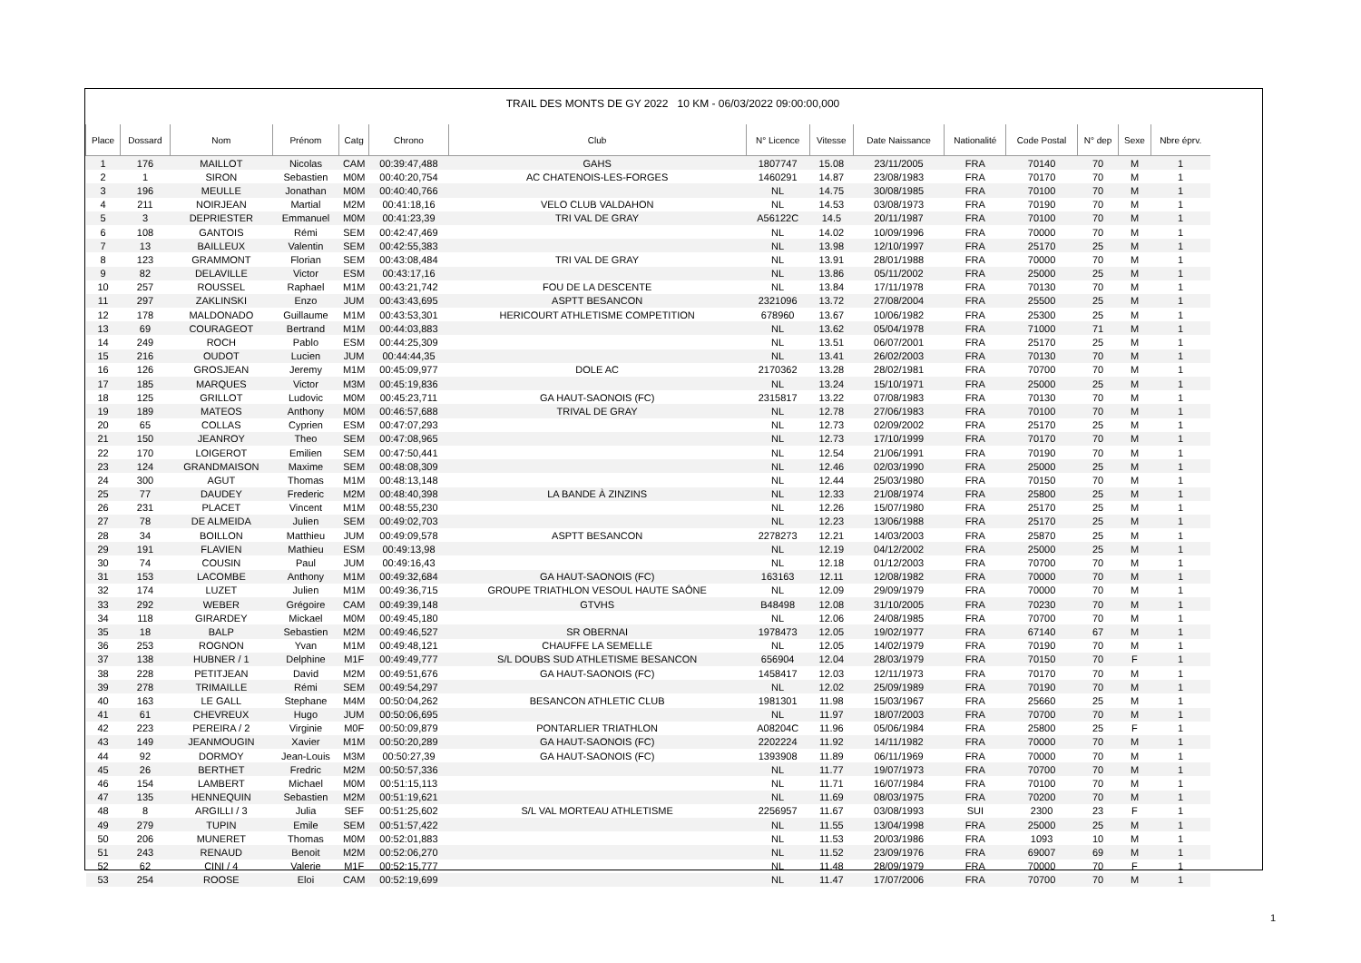TRAIL DES MONTS DE GY 2022 10 KM - 06/03/2022 09:00:00,000
| Place | Dossard | Nom | Prénom | Catg | Chrono | Club | N° Licence | Vitesse | Date Naissance | Nationalité | Code Postal | N° dep | Sexe | Nbre éprv. |
| --- | --- | --- | --- | --- | --- | --- | --- | --- | --- | --- | --- | --- | --- | --- |
| 1 | 176 | MAILLOT | Nicolas | CAM | 00:39:47,488 | GAHS | 1807747 | 15.08 | 23/11/2005 | FRA | 70140 | 70 | M | 1 |
| 2 | 1 | SIRON | Sebastien | M0M | 00:40:20,754 | AC CHATENOIS-LES-FORGES | 1460291 | 14.87 | 23/08/1983 | FRA | 70170 | 70 | M | 1 |
| 3 | 196 | MEULLE | Jonathan | M0M | 00:40:40,766 | | NL | 14.75 | 30/08/1985 | FRA | 70100 | 70 | M | 1 |
| 4 | 211 | NOIRJEAN | Martial | M2M | 00:41:18,16 | VELO CLUB VALDAHON | NL | 14.53 | 03/08/1973 | FRA | 70190 | 70 | M | 1 |
| 5 | 3 | DEPRIESTER | Emmanuel | M0M | 00:41:23,39 | TRI VAL DE GRAY | A56122C | 14.5 | 20/11/1987 | FRA | 70100 | 70 | M | 1 |
| 6 | 108 | GANTOIS | Rémi | SEM | 00:42:47,469 | | NL | 14.02 | 10/09/1996 | FRA | 70000 | 70 | M | 1 |
| 7 | 13 | BAILLEUX | Valentin | SEM | 00:42:55,383 | | NL | 13.98 | 12/10/1997 | FRA | 25170 | 25 | M | 1 |
| 8 | 123 | GRAMMONT | Florian | SEM | 00:43:08,484 | TRI VAL DE GRAY | NL | 13.91 | 28/01/1988 | FRA | 70000 | 70 | M | 1 |
| 9 | 82 | DELAVILLE | Victor | ESM | 00:43:17,16 | | NL | 13.86 | 05/11/2002 | FRA | 25000 | 25 | M | 1 |
| 10 | 257 | ROUSSEL | Raphael | M1M | 00:43:21,742 | FOU DE LA DESCENTE | NL | 13.84 | 17/11/1978 | FRA | 70130 | 70 | M | 1 |
| 11 | 297 | ZAKLINSKI | Enzo | JUM | 00:43:43,695 | ASPTT BESANCON | 2321096 | 13.72 | 27/08/2004 | FRA | 25500 | 25 | M | 1 |
| 12 | 178 | MALDONADO | Guillaume | M1M | 00:43:53,301 | HERICOURT ATHLETISME COMPETITION | 678960 | 13.67 | 10/06/1982 | FRA | 25300 | 25 | M | 1 |
| 13 | 69 | COURAGEOT | Bertrand | M1M | 00:44:03,883 | | NL | 13.62 | 05/04/1978 | FRA | 71000 | 71 | M | 1 |
| 14 | 249 | ROCH | Pablo | ESM | 00:44:25,309 | | NL | 13.51 | 06/07/2001 | FRA | 25170 | 25 | M | 1 |
| 15 | 216 | OUDOT | Lucien | JUM | 00:44:44,35 | | NL | 13.41 | 26/02/2003 | FRA | 70130 | 70 | M | 1 |
| 16 | 126 | GROSJEAN | Jeremy | M1M | 00:45:09,977 | DOLE AC | 2170362 | 13.28 | 28/02/1981 | FRA | 70700 | 70 | M | 1 |
| 17 | 185 | MARQUES | Victor | M3M | 00:45:19,836 | | NL | 13.24 | 15/10/1971 | FRA | 25000 | 25 | M | 1 |
| 18 | 125 | GRILLOT | Ludovic | M0M | 00:45:23,711 | GA HAUT-SAONOIS (FC) | 2315817 | 13.22 | 07/08/1983 | FRA | 70130 | 70 | M | 1 |
| 19 | 189 | MATEOS | Anthony | M0M | 00:46:57,688 | TRIVAL DE GRAY | NL | 12.78 | 27/06/1983 | FRA | 70100 | 70 | M | 1 |
| 20 | 65 | COLLAS | Cyprien | ESM | 00:47:07,293 | | NL | 12.73 | 02/09/2002 | FRA | 25170 | 25 | M | 1 |
| 21 | 150 | JEANROY | Theo | SEM | 00:47:08,965 | | NL | 12.73 | 17/10/1999 | FRA | 70170 | 70 | M | 1 |
| 22 | 170 | LOIGEROT | Emilien | SEM | 00:47:50,441 | | NL | 12.54 | 21/06/1991 | FRA | 70190 | 70 | M | 1 |
| 23 | 124 | GRANDMAISON | Maxime | SEM | 00:48:08,309 | | NL | 12.46 | 02/03/1990 | FRA | 25000 | 25 | M | 1 |
| 24 | 300 | AGUT | Thomas | M1M | 00:48:13,148 | | NL | 12.44 | 25/03/1980 | FRA | 70150 | 70 | M | 1 |
| 25 | 77 | DAUDEY | Frederic | M2M | 00:48:40,398 | LA BANDE À ZINZINS | NL | 12.33 | 21/08/1974 | FRA | 25800 | 25 | M | 1 |
| 26 | 231 | PLACET | Vincent | M1M | 00:48:55,230 | | NL | 12.26 | 15/07/1980 | FRA | 25170 | 25 | M | 1 |
| 27 | 78 | DE ALMEIDA | Julien | SEM | 00:49:02,703 | | NL | 12.23 | 13/06/1988 | FRA | 25170 | 25 | M | 1 |
| 28 | 34 | BOILLON | Matthieu | JUM | 00:49:09,578 | ASPTT BESANCON | 2278273 | 12.21 | 14/03/2003 | FRA | 25870 | 25 | M | 1 |
| 29 | 191 | FLAVIEN | Mathieu | ESM | 00:49:13,98 | | NL | 12.19 | 04/12/2002 | FRA | 25000 | 25 | M | 1 |
| 30 | 74 | COUSIN | Paul | JUM | 00:49:16,43 | | NL | 12.18 | 01/12/2003 | FRA | 70700 | 70 | M | 1 |
| 31 | 153 | LACOMBE | Anthony | M1M | 00:49:32,684 | GA HAUT-SAONOIS (FC) | 163163 | 12.11 | 12/08/1982 | FRA | 70000 | 70 | M | 1 |
| 32 | 174 | LUZET | Julien | M1M | 00:49:36,715 | GROUPE TRIATHLON VESOUL HAUTE SAÔNE | NL | 12.09 | 29/09/1979 | FRA | 70000 | 70 | M | 1 |
| 33 | 292 | WEBER | Grégoire | CAM | 00:49:39,148 | GTVHS | B48498 | 12.08 | 31/10/2005 | FRA | 70230 | 70 | M | 1 |
| 34 | 118 | GIRARDEY | Mickael | M0M | 00:49:45,180 | | NL | 12.06 | 24/08/1985 | FRA | 70700 | 70 | M | 1 |
| 35 | 18 | BALP | Sebastien | M2M | 00:49:46,527 | SR OBERNAI | 1978473 | 12.05 | 19/02/1977 | FRA | 67140 | 67 | M | 1 |
| 36 | 253 | ROGNON | Yvan | M1M | 00:49:48,121 | CHAUFFE LA SEMELLE | NL | 12.05 | 14/02/1979 | FRA | 70190 | 70 | M | 1 |
| 37 | 138 | HUBNER / 1 | Delphine | M1F | 00:49:49,777 | S/L DOUBS SUD ATHLETISME BESANCON | 656904 | 12.04 | 28/03/1979 | FRA | 70150 | 70 | F | 1 |
| 38 | 228 | PETITJEAN | David | M2M | 00:49:51,676 | GA HAUT-SAONOIS (FC) | 1458417 | 12.03 | 12/11/1973 | FRA | 70170 | 70 | M | 1 |
| 39 | 278 | TRIMAILLE | Rémi | SEM | 00:49:54,297 | | NL | 12.02 | 25/09/1989 | FRA | 70190 | 70 | M | 1 |
| 40 | 163 | LE GALL | Stephane | M4M | 00:50:04,262 | BESANCON ATHLETIC CLUB | 1981301 | 11.98 | 15/03/1967 | FRA | 25660 | 25 | M | 1 |
| 41 | 61 | CHEVREUX | Hugo | JUM | 00:50:06,695 | | NL | 11.97 | 18/07/2003 | FRA | 70700 | 70 | M | 1 |
| 42 | 223 | PEREIRA / 2 | Virginie | M0F | 00:50:09,879 | PONTARLIER TRIATHLON | A08204C | 11.96 | 05/06/1984 | FRA | 25800 | 25 | F | 1 |
| 43 | 149 | JEANMOUGIN | Xavier | M1M | 00:50:20,289 | GA HAUT-SAONOIS (FC) | 2202224 | 11.92 | 14/11/1982 | FRA | 70000 | 70 | M | 1 |
| 44 | 92 | DORMOY | Jean-Louis | M3M | 00:50:27,39 | GA HAUT-SAONOIS (FC) | 1393908 | 11.89 | 06/11/1969 | FRA | 70000 | 70 | M | 1 |
| 45 | 26 | BERTHET | Fredric | M2M | 00:50:57,336 | | NL | 11.77 | 19/07/1973 | FRA | 70700 | 70 | M | 1 |
| 46 | 154 | LAMBERT | Michael | M0M | 00:51:15,113 | | NL | 11.71 | 16/07/1984 | FRA | 70100 | 70 | M | 1 |
| 47 | 135 | HENNEQUIN | Sebastien | M2M | 00:51:19,621 | | NL | 11.69 | 08/03/1975 | FRA | 70200 | 70 | M | 1 |
| 48 | 8 | ARGILLI / 3 | Julia | SEF | 00:51:25,602 | S/L VAL MORTEAU ATHLETISME | 2256957 | 11.67 | 03/08/1993 | SUI | 2300 | 23 | F | 1 |
| 49 | 279 | TUPIN | Emile | SEM | 00:51:57,422 | | NL | 11.55 | 13/04/1998 | FRA | 25000 | 25 | M | 1 |
| 50 | 206 | MUNERET | Thomas | M0M | 00:52:01,883 | | NL | 11.53 | 20/03/1986 | FRA | 1093 | 10 | M | 1 |
| 51 | 243 | RENAUD | Benoit | M2M | 00:52:06,270 | | NL | 11.52 | 23/09/1976 | FRA | 69007 | 69 | M | 1 |
| 52 | 62 | CINI / 4 | Valerie | M1F | 00:52:15,777 | | NL | 11.48 | 28/09/1979 | FRA | 70000 | 70 | F | 1 |
| 53 | 254 | ROOSE | Eloi | CAM | 00:52:19,699 | | NL | 11.47 | 17/07/2006 | FRA | 70700 | 70 | M | 1 |
1